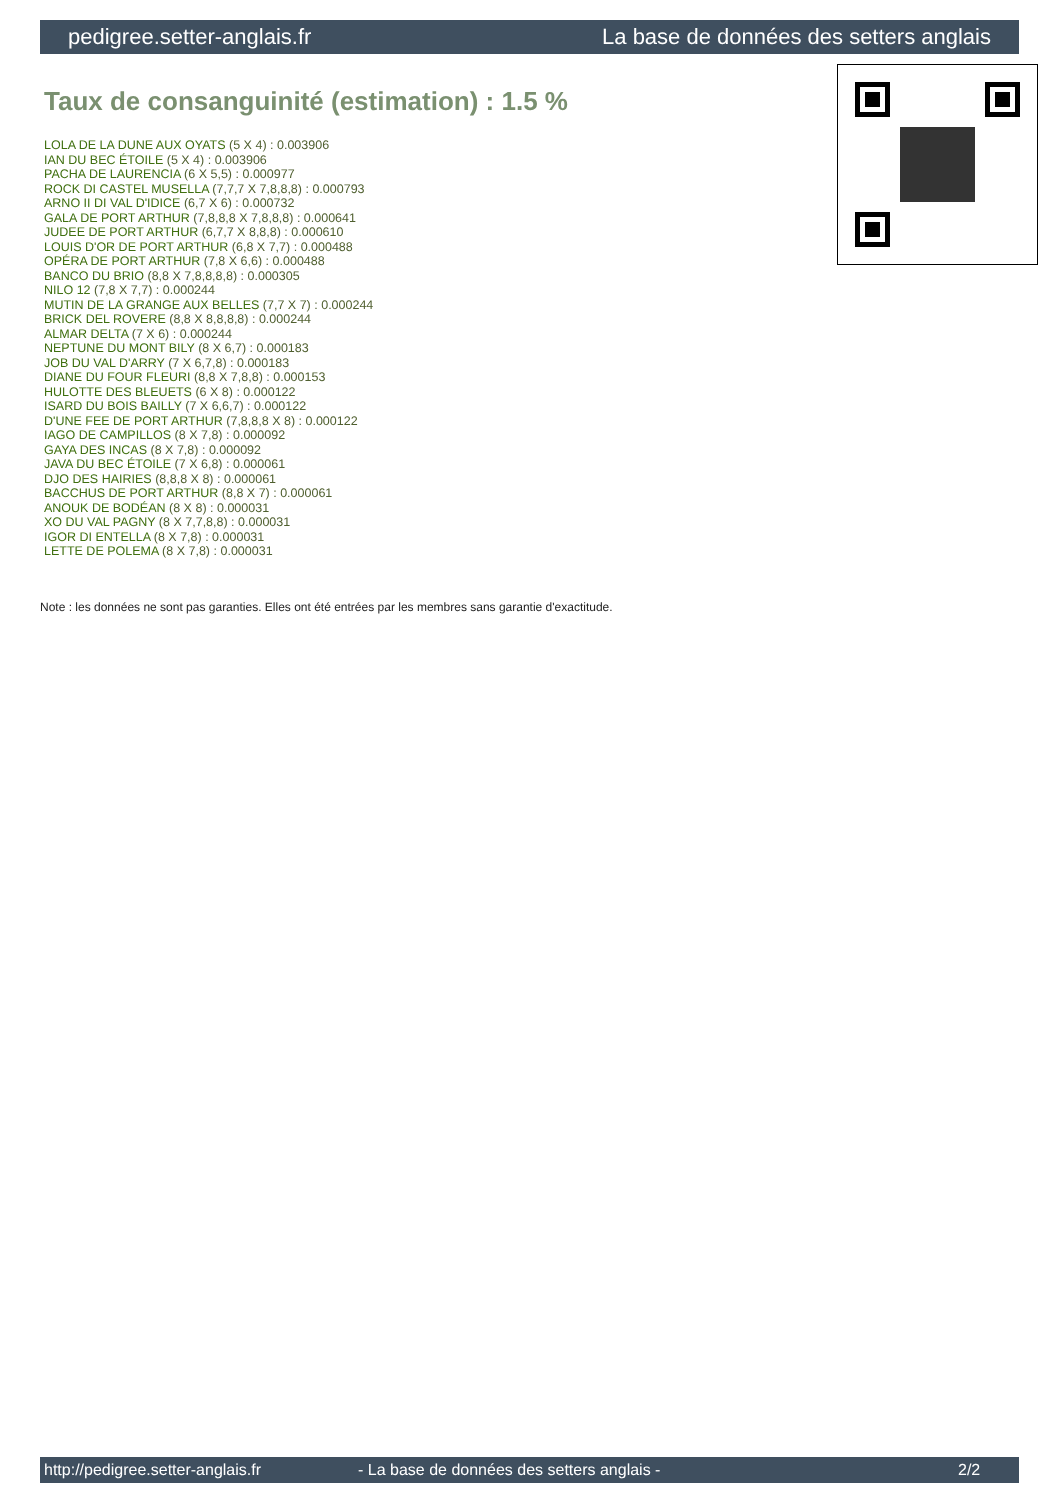pedigree.setter-anglais.fr La base de données des setters anglais
Taux de consanguinité (estimation) : 1.5 %
LOLA DE LA DUNE AUX OYATS (5 X 4) : 0.003906
IAN DU BEC ÉTOILE (5 X 4) : 0.003906
PACHA DE LAURENCIA (6 X 5,5) : 0.000977
ROCK DI CASTEL MUSELLA (7,7,7 X 7,8,8,8) : 0.000793
ARNO II DI VAL D'IDICE (6,7 X 6) : 0.000732
GALA DE PORT ARTHUR (7,8,8,8 X 7,8,8,8) : 0.000641
JUDEE DE PORT ARTHUR (6,7,7 X 8,8,8) : 0.000610
LOUIS D'OR DE PORT ARTHUR (6,8 X 7,7) : 0.000488
OPÉRA DE PORT ARTHUR (7,8 X 6,6) : 0.000488
BANCO DU BRIO (8,8 X 7,8,8,8,8) : 0.000305
NILO 12 (7,8 X 7,7) : 0.000244
MUTIN DE LA GRANGE AUX BELLES (7,7 X 7) : 0.000244
BRICK DEL ROVERE (8,8 X 8,8,8,8) : 0.000244
ALMAR DELTA (7 X 6) : 0.000244
NEPTUNE DU MONT BILY (8 X 6,7) : 0.000183
JOB DU VAL D'ARRY (7 X 6,7,8) : 0.000183
DIANE DU FOUR FLEURI (8,8 X 7,8,8) : 0.000153
HULOTTE DES BLEUETS (6 X 8) : 0.000122
ISARD DU BOIS BAILLY (7 X 6,6,7) : 0.000122
D'UNE FEE DE PORT ARTHUR (7,8,8,8 X 8) : 0.000122
IAGO DE CAMPILLOS (8 X 7,8) : 0.000092
GAYA DES INCAS (8 X 7,8) : 0.000092
JAVA DU BEC ÉTOILE (7 X 6,8) : 0.000061
DJO DES HAIRIES (8,8,8 X 8) : 0.000061
BACCHUS DE PORT ARTHUR (8,8 X 7) : 0.000061
ANOUK DE BODÉAN (8 X 8) : 0.000031
XO DU VAL PAGNY (8 X 7,7,8,8) : 0.000031
IGOR DI ENTELLA (8 X 7,8) : 0.000031
LETTE DE POLEMA (8 X 7,8) : 0.000031
Note : les données ne sont pas garanties. Elles ont été entrées par les membres sans garantie d'exactitude.
http://pedigree.setter-anglais.fr - La base de données des setters anglais - 2/2